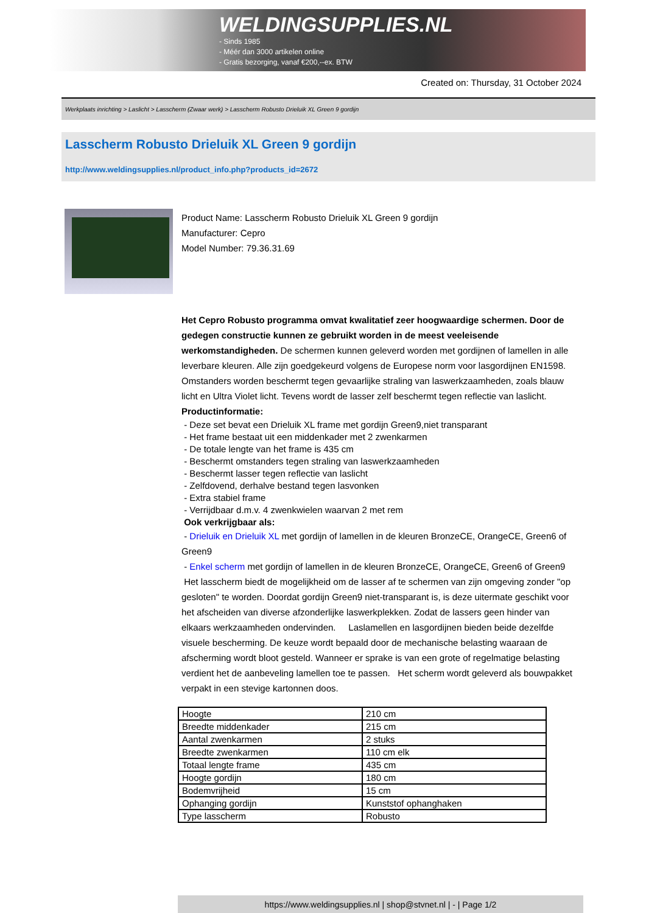WELDINGSUPPLIES.NL
- Sinds 1985
- Méér dan 3000 artikelen online
- Gratis bezorging, vanaf €200,--ex. BTW
Created on: Thursday, 31 October 2024
Werkplaats inrichting > Laslicht > Lasscherm (Zwaar werk) > Lasscherm Robusto Drieluik XL Green 9 gordijn
Lasscherm Robusto Drieluik XL Green 9 gordijn
http://www.weldingsupplies.nl/product_info.php?products_id=2672
Product Name: Lasscherm Robusto Drieluik XL Green 9 gordijn
Manufacturer: Cepro
Model Number: 79.36.31.69
Het Cepro Robusto programma omvat kwalitatief zeer hoogwaardige schermen. Door de gedegen constructie kunnen ze gebruikt worden in de meest veeleisende werkomstandigheden. De schermen kunnen geleverd worden met gordijnen of lamellen in alle leverbare kleuren. Alle zijn goedgekeurd volgens de Europese norm voor lasgordijnen EN1598. Omstanders worden beschermt tegen gevaarlijke straling van laswerkzaamheden, zoals blauw licht en Ultra Violet licht. Tevens wordt de lasser zelf beschermt tegen reflectie van laslicht. Productinformatie:
- Deze set bevat een Drieluik XL frame met gordijn Green9,niet transparant
- Het frame bestaat uit een middenkader met 2 zwenkarmen
- De totale lengte van het frame is 435 cm
- Beschermt omstanders tegen straling van laswerkzaamheden
- Beschermt lasser tegen reflectie van laslicht
- Zelfdovend, derhalve bestand tegen lasvonken
- Extra stabiel frame
- Verrijdbaar d.m.v. 4 zwenkwielen waarvan 2 met rem
Ook verkrijgbaar als:
- Drieluik en Drieluik XL met gordijn of lamellen in de kleuren BronzeCE, OrangeCE, Green6 of Green9
- Enkel scherm met gordijn of lamellen in de kleuren BronzeCE, OrangeCE, Green6 of Green9
Het lasscherm biedt de mogelijkheid om de lasser af te schermen van zijn omgeving zonder "op gesloten" te worden. Doordat gordijn Green9 niet-transparant is, is deze uitermate geschikt voor het afscheiden van diverse afzonderlijke laswerkplekken. Zodat de lassers geen hinder van elkaars werkzaamheden ondervinden. Laslamellen en lasgordijnen bieden beide dezelfde visuele bescherming. De keuze wordt bepaald door de mechanische belasting waaraan de afscherming wordt bloot gesteld. Wanneer er sprake is van een grote of regelmatige belasting verdient het de aanbeveling lamellen toe te passen. Het scherm wordt geleverd als bouwpakket verpakt in een stevige kartonnen doos.
| Hoogte | 210 cm |
| Breedte middenkader | 215 cm |
| Aantal zwenkarmen | 2 stuks |
| Breedte zwenkarmen | 110 cm elk |
| Totaal lengte frame | 435 cm |
| Hoogte gordijn | 180 cm |
| Bodemvrijheid | 15 cm |
| Ophanging gordijn | Kunststof ophanghaken |
| Type lasscherm | Robusto |
https://www.weldingsupplies.nl | shop@stvnet.nl | - | Page 1/2